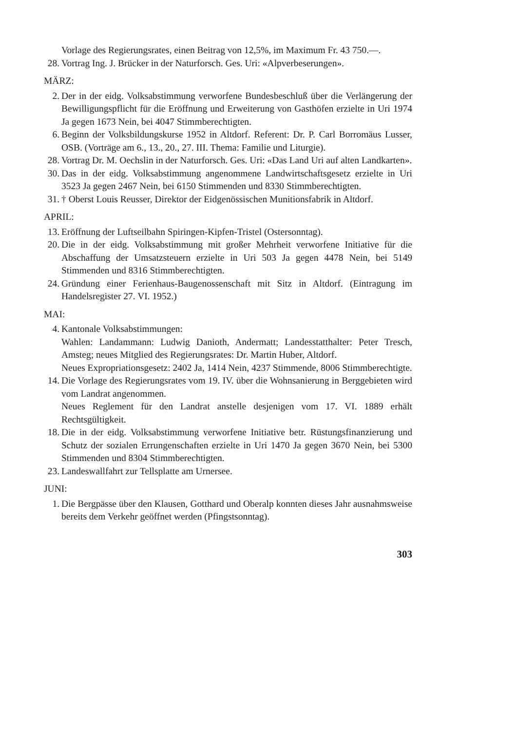Vorlage des Regierungsrates, einen Beitrag von 12,5%, im Maximum Fr. 43 750.—.
28. Vortrag Ing. J. Brücker in der Naturforsch. Ges. Uri: «Alpverbeserungen».
MÄRZ:
2. Der in der eidg. Volksabstimmung verworfene Bundesbeschluß über die Verlängerung der Bewilligungspflicht für die Eröffnung und Erweiterung von Gasthöfen erzielte in Uri 1974 Ja gegen 1673 Nein, bei 4047 Stimmberechtigten.
6. Beginn der Volksbildungskurse 1952 in Altdorf. Referent: Dr. P. Carl Borromäus Lusser, OSB. (Vorträge am 6., 13., 20., 27. III. Thema: Familie und Liturgie).
28. Vortrag Dr. M. Oechslin in der Naturforsch. Ges. Uri: «Das Land Uri auf alten Landkarten».
30. Das in der eidg. Volksabstimmung angenommene Landwirtschaftsgesetz erzielte in Uri 3523 Ja gegen 2467 Nein, bei 6150 Stimmenden und 8330 Stimmberechtigten.
31. † Oberst Louis Reusser, Direktor der Eidgenössischen Munitionsfabrik in Altdorf.
APRIL:
13. Eröffnung der Luftseilbahn Spiringen-Kipfen-Tristel (Ostersonntag).
20. Die in der eidg. Volksabstimmung mit großer Mehrheit verworfene Initiative für die Abschaffung der Umsatzsteuern erzielte in Uri 503 Ja gegen 4478 Nein, bei 5149 Stimmenden und 8316 Stimmberechtigten.
24. Gründung einer Ferienhaus-Baugenossenschaft mit Sitz in Altdorf. (Eintragung im Handelsregister 27. VI. 1952.)
MAI:
4. Kantonale Volksabstimmungen:
Wahlen: Landammann: Ludwig Danioth, Andermatt; Landesstatthalter: Peter Tresch, Amsteg; neues Mitglied des Regierungsrates: Dr. Martin Huber, Altdorf.
Neues Expropriationsgesetz: 2402 Ja, 1414 Nein, 4237 Stimmende, 8006 Stimmberechtigte.
14. Die Vorlage des Regierungsrates vom 19. IV. über die Wohnsanierung in Berggebieten wird vom Landrat angenommen.
Neues Reglement für den Landrat anstelle desjenigen vom 17. VI. 1889 erhält Rechtsgültigkeit.
18. Die in der eidg. Volksabstimmung verworfene Initiative betr. Rüstungsfinanzierung und Schutz der sozialen Errungenschaften erzielte in Uri 1470 Ja gegen 3670 Nein, bei 5300 Stimmenden und 8304 Stimmberechtigten.
23. Landeswallfahrt zur Tellsplatte am Urnersee.
JUNI:
1. Die Bergpässe über den Klausen, Gotthard und Oberalp konnten dieses Jahr ausnahmsweise bereits dem Verkehr geöffnet werden (Pfingstsonntag).
303